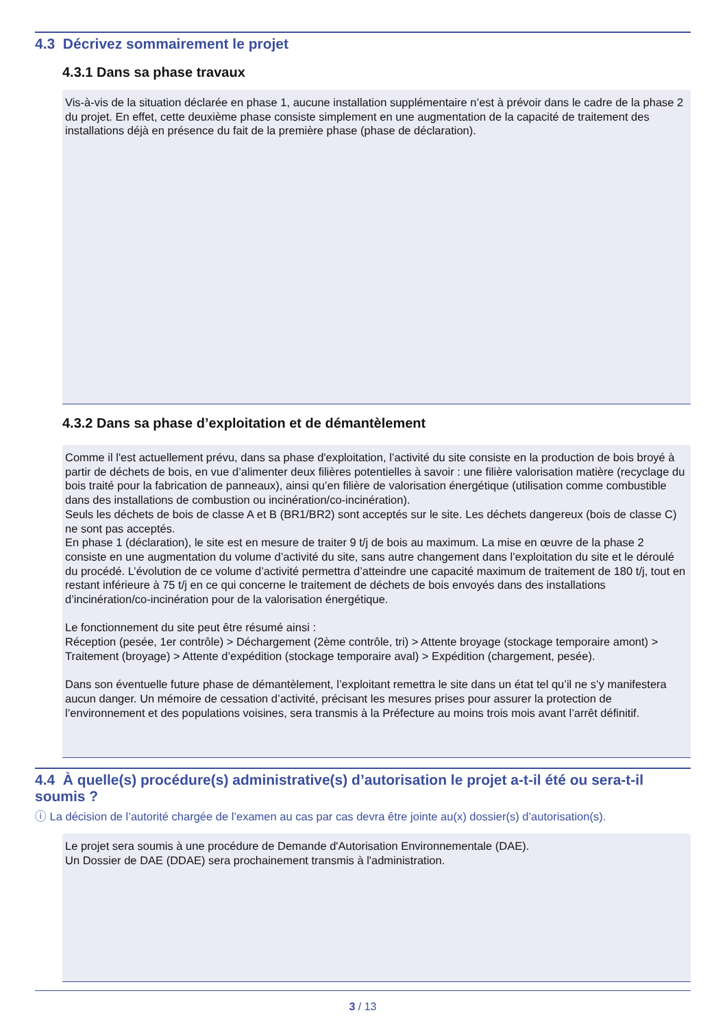4.3 Décrivez sommairement le projet
4.3.1 Dans sa phase travaux
Vis-à-vis de la situation déclarée en phase 1, aucune installation supplémentaire n’est à prévoir dans le cadre de la phase 2 du projet. En effet, cette deuxième phase consiste simplement en une augmentation de la capacité de traitement des installations déjà en présence du fait de la première phase (phase de déclaration).
4.3.2 Dans sa phase d’exploitation et de démantèlement
Comme il l'est actuellement prévu, dans sa phase d'exploitation, l’activité du site consiste en la production de bois broyé à partir de déchets de bois, en vue d’alimenter deux filières potentielles à savoir : une filière valorisation matière (recyclage du bois traité pour la fabrication de panneaux), ainsi qu’en filière de valorisation énergétique (utilisation comme combustible dans des installations de combustion ou incinération/co-incinération).
Seuls les déchets de bois de classe A et B (BR1/BR2) sont acceptés sur le site. Les déchets dangereux (bois de classe C) ne sont pas acceptés.
En phase 1 (déclaration), le site est en mesure de traiter 9 t/j de bois au maximum. La mise en œuvre de la phase 2 consiste en une augmentation du volume d’activité du site, sans autre changement dans l’exploitation du site et le déroulé du procédé. L’évolution de ce volume d’activité permettra d’atteindre une capacité maximum de traitement de 180 t/j, tout en restant inférieure à 75 t/j en ce qui concerne le traitement de déchets de bois envoyés dans des installations d’incinération/co-incinération pour de la valorisation énergétique.
Le fonctionnement du site peut être résumé ainsi :
Réception (pesée, 1er contrôle) > Déchargement (2ème contrôle, tri) > Attente broyage (stockage temporaire amont) > Traitement (broyage) > Attente d’expédition (stockage temporaire aval) > Expédition (chargement, pesée).
Dans son éventuelle future phase de démantèlement, l’exploitant remettra le site dans un état tel qu’il ne s’y manifestera aucun danger. Un mémoire de cessation d’activité, précisant les mesures prises pour assurer la protection de l’environnement et des populations voisines, sera transmis à la Préfecture au moins trois mois avant l’arrêt définitif.
4.4 À quelle(s) procédure(s) administrative(s) d’autorisation le projet a-t-il été ou sera-t-il soumis ?
ⓘ La décision de l’autorité chargée de l’examen au cas par cas devra être jointe au(x) dossier(s) d’autorisation(s).
Le projet sera soumis à une procédure de Demande d'Autorisation Environnementale (DAE).
Un Dossier de DAE (DDAE) sera prochainement transmis à l'administration.
3 / 13